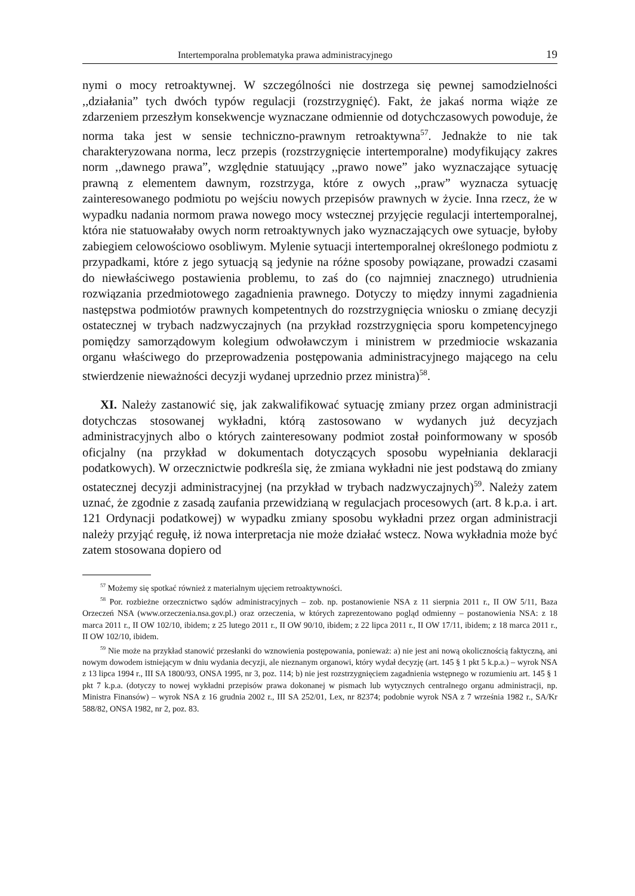Intertemporalna problematyka prawa administracyjnego 19
nymi o mocy retroaktywnej. W szczególności nie dostrzega się pewnej samodzielności ,,działania” tych dwóch typów regulacji (rozstrzygnięć). Fakt, że jakaś norma wiąże ze zdarzeniem przeszłym konsekwencje wyznaczane odmiennie od dotychczasowych powoduje, że norma taka jest w sensie techniczno-prawnym retroaktywna<sup>57</sup>. Jednakże to nie tak charakteryzowana norma, lecz przepis (rozstrzygnięcie intertemporalne) modyfikujący zakres norm ,,dawnego prawa”, względnie statuujący ,,prawo nowe” jako wyznaczające sytuację prawną z elementem dawnym, rozstrzyga, które z owych ,,praw” wyznacza sytuację zainteresowanego podmiotu po wejściu nowych przepisów prawnych w życie. Inna rzecz, że w wypadku nadania normom prawa nowego mocy wstecznej przyjęcie regulacji intertemporalnej, która nie statuowałaby owych norm retroaktywnych jako wyznaczających owe sytuacje, byłoby zabiegiem celowościowo osobliwym. Mylenie sytuacji intertemporalnej określonego podmiotu z przypadkami, które z jego sytuacją są jedynie na różne sposoby powiązane, prowadzi czasami do niewłaściwego postawienia problemu, to zaś do (co najmniej znacznego) utrudnienia rozwiązania przedmiotowego zagadnienia prawnego. Dotyczy to między innymi zagadnienia następstwa podmiotów prawnych kompetentnych do rozstrzygnięcia wniosku o zmianę decyzji ostatecznej w trybach nadzwyczajnych (na przykład rozstrzygnięcia sporu kompetencyjnego pomiędzy samorządowym kolegium odwoławczym i ministrem w przedmiocie wskazania organu właściwego do przeprowadzenia postępowania administracyjnego mającego na celu stwierdzenie nieważności decyzji wydanej uprzednio przez ministra)<sup>58</sup>.
XI. Należy zastanowić się, jak zakwalifikować sytuację zmiany przez organ administracji dotychczas stosowanej wykładni, którą zastosowano w wydanych już decyzjach administracyjnych albo o których zainteresowany podmiot został poinformowany w sposób oficjalny (na przykład w dokumentach dotyczących sposobu wypełniania deklaracji podatkowych). W orzecznictwie podkreśla się, że zmiana wykładni nie jest podstawą do zmiany ostatecznej decyzji administracyjnej (na przykład w trybach nadzwyczajnych)<sup>59</sup>. Należy zatem uznać, że zgodnie z zasadą zaufania przewidzianą w regulacjach procesowych (art. 8 k.p.a. i art. 121 Ordynacji podatkowej) w wypadku zmiany sposobu wykładni przez organ administracji należy przyjąć regułę, iż nowa interpretacja nie może działać wstecz. Nowa wykładnia może być zatem stosowana dopiero od
<sup>57</sup> Możemy się spotkać również z materialnym ujęciem retroaktywności.
<sup>58</sup> Por. rozbieżne orzecznictwo sądów administracyjnych – zob. np. postanowienie NSA z 11 sierpnia 2011 r., II OW 5/11, Baza Orzeczeń NSA (www.orzeczenia.nsa.gov.pl.) oraz orzeczenia, w których zaprezentowano pogląd odmienny – postanowienia NSA: z 18 marca 2011 r., II OW 102/10, ibidem; z 25 lutego 2011 r., II OW 90/10, ibidem; z 22 lipca 2011 r., II OW 17/11, ibidem; z 18 marca 2011 r., II OW 102/10, ibidem.
<sup>59</sup> Nie może na przykład stanowić przesłanki do wznowienia postępowania, ponieważ: a) nie jest ani nową okolicznością faktyczną, ani nowym dowodem istniejącym w dniu wydania decyzji, ale nieznanym organowi, który wydał decyzję (art. 145 § 1 pkt 5 k.p.a.) – wyrok NSA z 13 lipca 1994 r., III SA 1800/93, ONSA 1995, nr 3, poz. 114; b) nie jest rozstrzygnięciem zagadnienia wstępnego w rozumieniu art. 145 § 1 pkt 7 k.p.a. (dotyczy to nowej wykładni przepisów prawa dokonanej w pismach lub wytycznych centralnego organu administracji, np. Ministra Finansów) – wyrok NSA z 16 grudnia 2002 r., III SA 252/01, Lex, nr 82374; podobnie wyrok NSA z 7 września 1982 r., SA/Kr 588/82, ONSA 1982, nr 2, poz. 83.